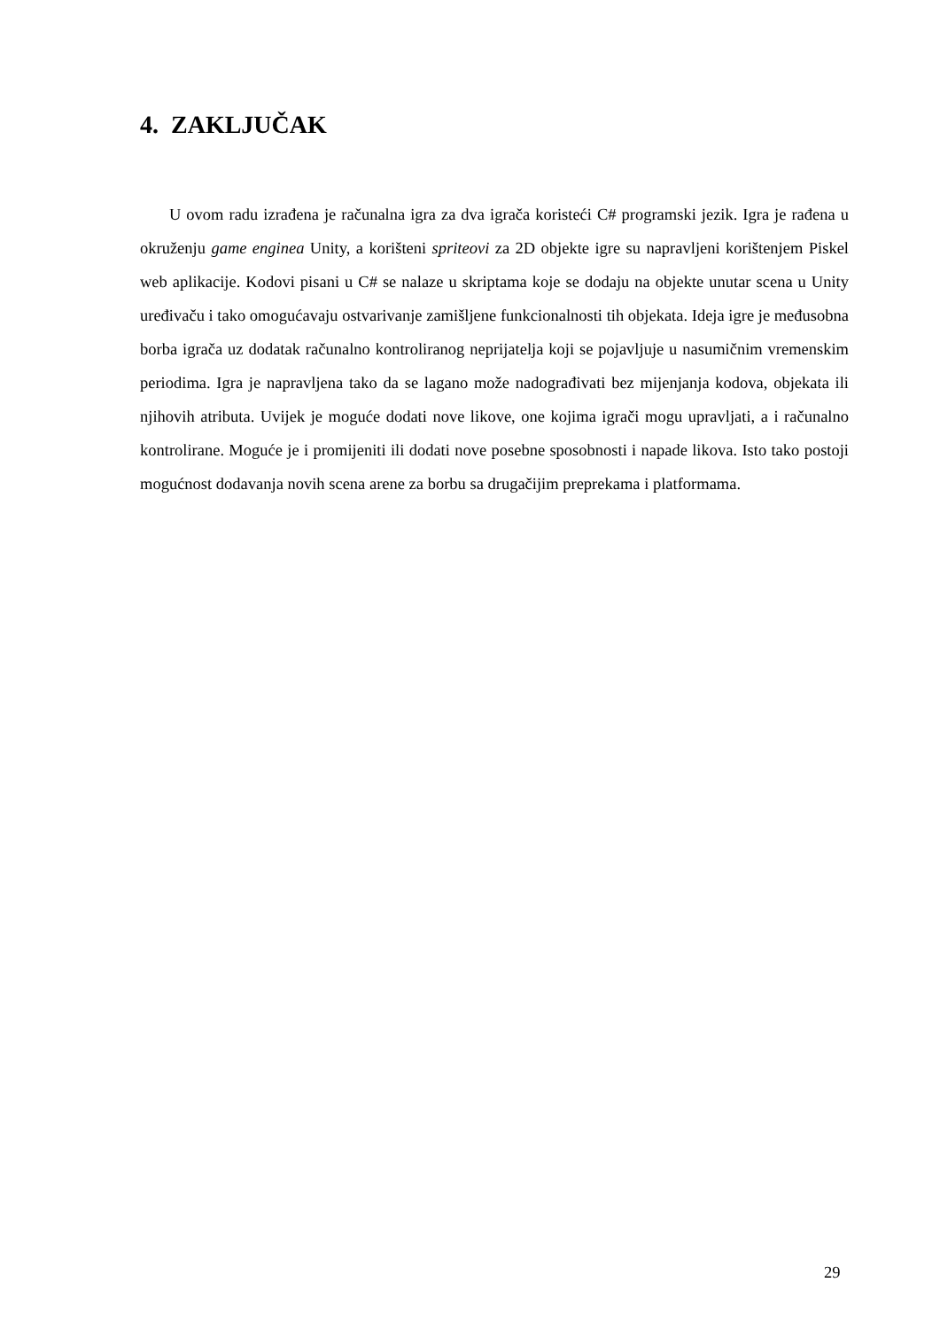4. ZAKLJUČAK
U ovom radu izrađena je računalna igra za dva igrača koristeći C# programski jezik. Igra je rađena u okruženju game enginea Unity, a korišteni spriteovi za 2D objekte igre su napravljeni korištenjem Piskel web aplikacije. Kodovi pisani u C# se nalaze u skriptama koje se dodaju na objekte unutar scena u Unity uređivaču i tako omogućavaju ostvarivanje zamišljene funkcionalnosti tih objekata. Ideja igre je međusobna borba igrača uz dodatak računalno kontroliranog neprijatelja koji se pojavljuje u nasumičnim vremenskim periodima. Igra je napravljena tako da se lagano može nadograđivati bez mijenjanja kodova, objekata ili njihovih atributa. Uvijek je moguće dodati nove likove, one kojima igrači mogu upravljati, a i računalno kontrolirane. Moguće je i promijeniti ili dodati nove posebne sposobnosti i napade likova. Isto tako postoji mogućnost dodavanja novih scena arene za borbu sa drugačijim preprekama i platformama.
29